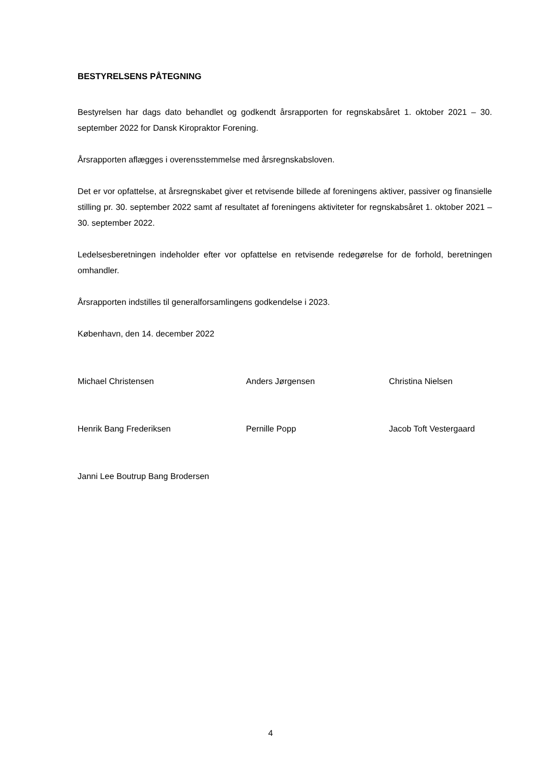BESTYRELSENS PÅTEGNING
Bestyrelsen har dags dato behandlet og godkendt årsrapporten for regnskabsåret 1. oktober 2021 – 30. september 2022 for Dansk Kiropraktor Forening.
Årsrapporten aflægges i overensstemmelse med årsregnskabsloven.
Det er vor opfattelse, at årsregnskabet giver et retvisende billede af foreningens aktiver, passiver og finansielle stilling pr. 30. september 2022 samt af resultatet af foreningens aktiviteter for regnskabsåret 1. oktober 2021 – 30. september 2022.
Ledelsesberetningen indeholder efter vor opfattelse en retvisende redegørelse for de forhold, beretningen omhandler.
Årsrapporten indstilles til generalforsamlingens godkendelse i 2023.
København, den 14. december 2022
Michael Christensen Anders Jørgensen Christina Nielsen
Henrik Bang Frederiksen Pernille Popp Jacob Toft Vestergaard
Janni Lee Boutrup Bang Brodersen
4